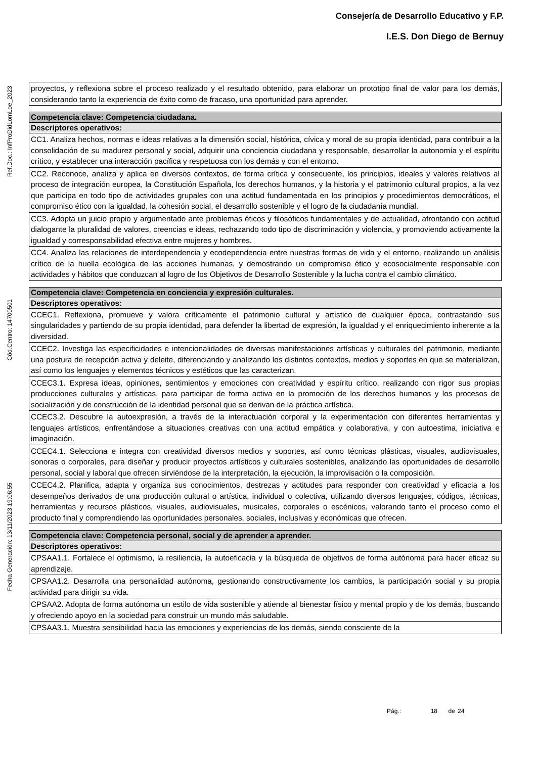Consejería de Desarrollo Educativo y F.P.
I.E.S. Don Diego de Bernuy
Ref.Doc.: InfProDidLomLoe_2023
Cód.Centro: 14700501
Fecha Generación: 13/11/2023 19:06:55
| proyectos, y reflexiona sobre el proceso realizado y el resultado obtenido, para elaborar un prototipo final de valor para los demás, considerando tanto la experiencia de éxito como de fracaso, una oportunidad para aprender. |
| Competencia clave: Competencia ciudadana. |
| Descriptores operativos: |
| CC1. Analiza hechos, normas e ideas relativas a la dimensión social, histórica, cívica y moral de su propia identidad, para contribuir a la consolidación de su madurez personal y social, adquirir una conciencia ciudadana y responsable, desarrollar la autonomía y el espíritu crítico, y establecer una interacción pacífica y respetuosa con los demás y con el entorno. |
| CC2. Reconoce, analiza y aplica en diversos contextos, de forma crítica y consecuente, los principios, ideales y valores relativos al proceso de integración europea, la Constitución Española, los derechos humanos, y la historia y el patrimonio cultural propios, a la vez que participa en todo tipo de actividades grupales con una actitud fundamentada en los principios y procedimientos democráticos, el compromiso ético con la igualdad, la cohesión social, el desarrollo sostenible y el logro de la ciudadanía mundial. |
| CC3. Adopta un juicio propio y argumentado ante problemas éticos y filosóficos fundamentales y de actualidad, afrontando con actitud dialogante la pluralidad de valores, creencias e ideas, rechazando todo tipo de discriminación y violencia, y promoviendo activamente la igualdad y corresponsabilidad efectiva entre mujeres y hombres. |
| CC4. Analiza las relaciones de interdependencia y ecodependencia entre nuestras formas de vida y el entorno, realizando un análisis crítico de la huella ecológica de las acciones humanas, y demostrando un compromiso ético y ecosocialmente responsable con actividades y hábitos que conduzcan al logro de los Objetivos de Desarrollo Sostenible y la lucha contra el cambio climático. |
| Competencia clave: Competencia en conciencia y expresión culturales. |
| Descriptores operativos: |
| CCEC1. Reflexiona, promueve y valora críticamente el patrimonio cultural y artístico de cualquier época, contrastando sus singularidades y partiendo de su propia identidad, para defender la libertad de expresión, la igualdad y el enriquecimiento inherente a la diversidad. |
| CCEC2. Investiga las especificidades e intencionalidades de diversas manifestaciones artísticas y culturales del patrimonio, mediante una postura de recepción activa y deleite, diferenciando y analizando los distintos contextos, medios y soportes en que se materializan, así como los lenguajes y elementos técnicos y estéticos que las caracterizan. |
| CCEC3.1. Expresa ideas, opiniones, sentimientos y emociones con creatividad y espíritu crítico, realizando con rigor sus propias producciones culturales y artísticas, para participar de forma activa en la promoción de los derechos humanos y los procesos de socialización y de construcción de la identidad personal que se derivan de la práctica artística. |
| CCEC3.2. Descubre la autoexpresión, a través de la interactuación corporal y la experimentación con diferentes herramientas y lenguajes artísticos, enfrentándose a situaciones creativas con una actitud empática y colaborativa, y con autoestima, iniciativa e imaginación. |
| CCEC4.1. Selecciona e integra con creatividad diversos medios y soportes, así como técnicas plásticas, visuales, audiovisuales, sonoras o corporales, para diseñar y producir proyectos artísticos y culturales sostenibles, analizando las oportunidades de desarrollo personal, social y laboral que ofrecen sirviéndose de la interpretación, la ejecución, la improvisación o la composición. |
| CCEC4.2. Planifica, adapta y organiza sus conocimientos, destrezas y actitudes para responder con creatividad y eficacia a los desempeños derivados de una producción cultural o artística, individual o colectiva, utilizando diversos lenguajes, códigos, técnicas, herramientas y recursos plásticos, visuales, audiovisuales, musicales, corporales o escénicos, valorando tanto el proceso como el producto final y comprendiendo las oportunidades personales, sociales, inclusivas y económicas que ofrecen. |
| Competencia clave: Competencia personal, social y de aprender a aprender. |
| Descriptores operativos: |
| CPSAA1.1. Fortalece el optimismo, la resiliencia, la autoeficacia y la búsqueda de objetivos de forma autónoma para hacer eficaz su aprendizaje. |
| CPSAA1.2. Desarrolla una personalidad autónoma, gestionando constructivamente los cambios, la participación social y su propia actividad para dirigir su vida. |
| CPSAA2. Adopta de forma autónoma un estilo de vida sostenible y atiende al bienestar físico y mental propio y de los demás, buscando y ofreciendo apoyo en la sociedad para construir un mundo más saludable. |
| CPSAA3.1. Muestra sensibilidad hacia las emociones y experiencias de los demás, siendo consciente de la |
Pág.: 18 de 24